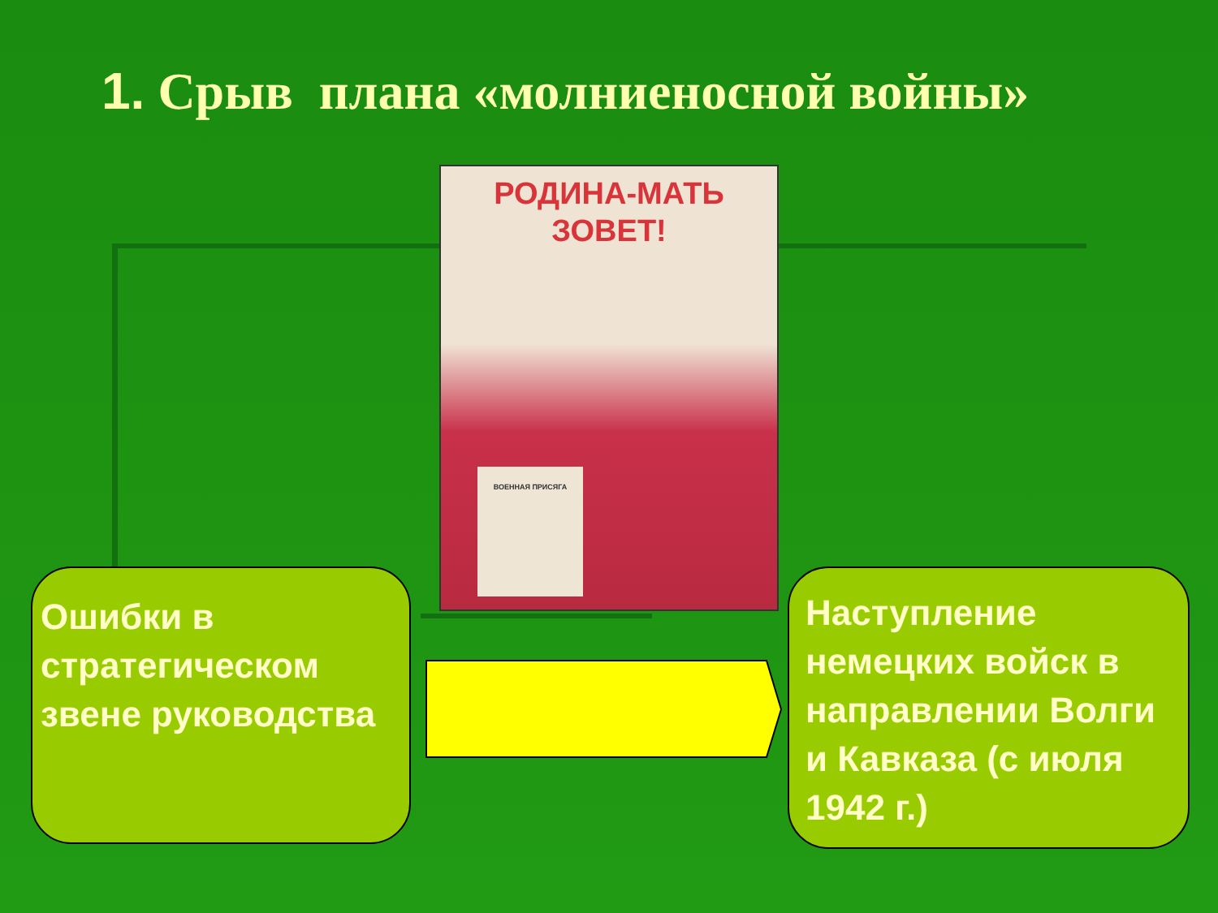1. Срыв плана «молниеносной войны»
РОДИНА-МАТЬ
ЗОВЕТ!
ВОЕННАЯ ПРИСЯГА
Ошибки в стратегическом звене руководства
Наступление немецких войск в направлении Волги и Кавказа (с июля 1942 г.)